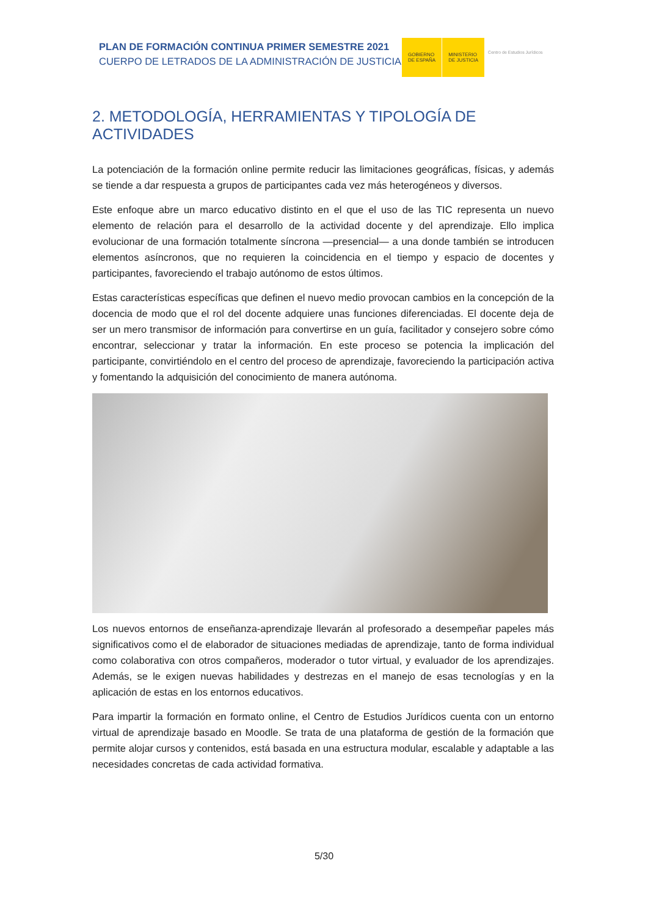PLAN DE FORMACIÓN CONTINUA PRIMER SEMESTRE 2021
CUERPO DE LETRADOS DE LA ADMINISTRACIÓN DE JUSTICIA
GOBIERNO
DE ESPAÑA
MINISTERIO
DE JUSTICIA
Centro de Estudios Jurídicos
2. METODOLOGÍA, HERRAMIENTAS Y TIPOLOGÍA DE ACTIVIDADES
La potenciación de la formación online permite reducir las limitaciones geográficas, físicas, y además se tiende a dar respuesta a grupos de participantes cada vez más heterogéneos y diversos.
Este enfoque abre un marco educativo distinto en el que el uso de las TIC representa un nuevo elemento de relación para el desarrollo de la actividad docente y del aprendizaje. Ello implica evolucionar de una formación totalmente síncrona —presencial— a una donde también se introducen elementos asíncronos, que no requieren la coincidencia en el tiempo y espacio de docentes y participantes, favoreciendo el trabajo autónomo de estos últimos.
Estas características específicas que definen el nuevo medio provocan cambios en la concepción de la docencia de modo que el rol del docente adquiere unas funciones diferenciadas. El docente deja de ser un mero transmisor de información para convertirse en un guía, facilitador y consejero sobre cómo encontrar, seleccionar y tratar la información. En este proceso se potencia la implicación del participante, convirtiéndolo en el centro del proceso de aprendizaje, favoreciendo la participación activa y fomentando la adquisición del conocimiento de manera autónoma.
Los nuevos entornos de enseñanza-aprendizaje llevarán al profesorado a desempeñar papeles más significativos como el de elaborador de situaciones mediadas de aprendizaje, tanto de forma individual como colaborativa con otros compañeros, moderador o tutor virtual, y evaluador de los aprendizajes. Además, se le exigen nuevas habilidades y destrezas en el manejo de esas tecnologías y en la aplicación de estas en los entornos educativos.
Para impartir la formación en formato online, el Centro de Estudios Jurídicos cuenta con un entorno virtual de aprendizaje basado en Moodle. Se trata de una plataforma de gestión de la formación que permite alojar cursos y contenidos, está basada en una estructura modular, escalable y adaptable a las necesidades concretas de cada actividad formativa.
5/30